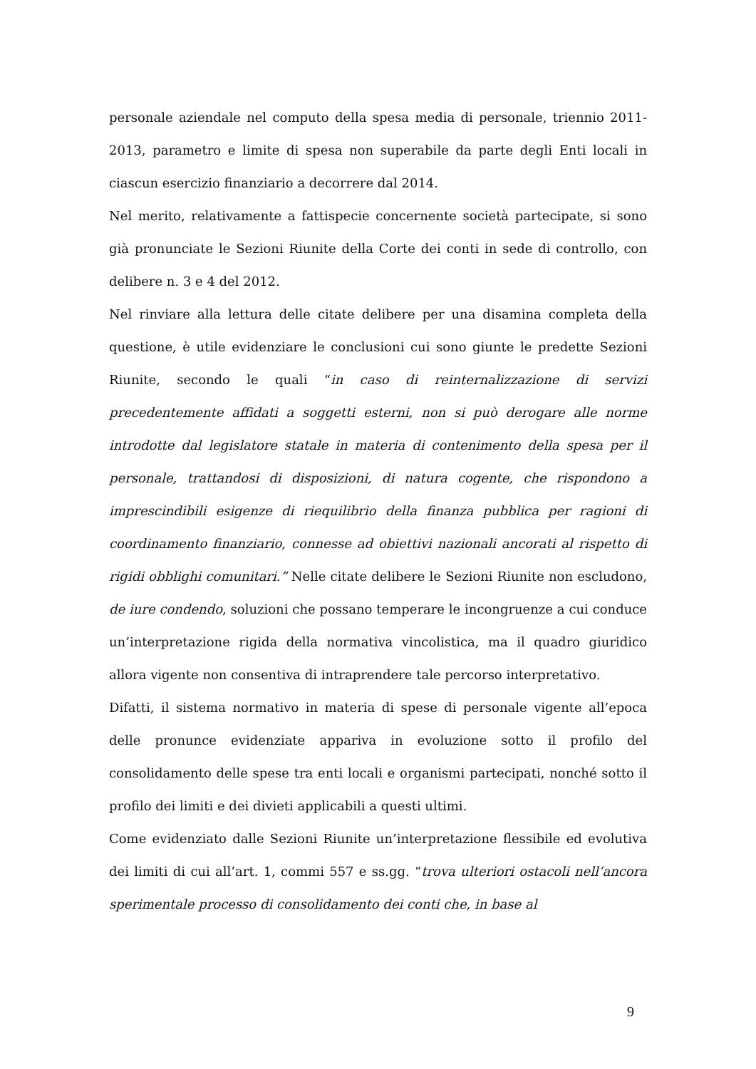personale aziendale nel computo della spesa media di personale, triennio 2011-2013, parametro e limite di spesa non superabile da parte degli Enti locali in ciascun esercizio finanziario a decorrere dal 2014.
Nel merito, relativamente a fattispecie concernente società partecipate, si sono già pronunciate le Sezioni Riunite della Corte dei conti in sede di controllo, con delibere n. 3 e 4 del 2012.
Nel rinviare alla lettura delle citate delibere per una disamina completa della questione, è utile evidenziare le conclusioni cui sono giunte le predette Sezioni Riunite, secondo le quali “in caso di reinternalizzazione di servizi precedentemente affidati a soggetti esterni, non si può derogare alle norme introdotte dal legislatore statale in materia di contenimento della spesa per il personale, trattandosi di disposizioni, di natura cogente, che rispondono a imprescindibili esigenze di riequilibrio della finanza pubblica per ragioni di coordinamento finanziario, connesse ad obiettivi nazionali ancorati al rispetto di rigidi obblighi comunitari.” Nelle citate delibere le Sezioni Riunite non escludono, de iure condendo, soluzioni che possano temperare le incongruenze a cui conduce un’interpretazione rigida della normativa vincolistica, ma il quadro giuridico allora vigente non consentiva di intraprendere tale percorso interpretativo.
Difatti, il sistema normativo in materia di spese di personale vigente all’epoca delle pronunce evidenziate appariva in evoluzione sotto il profilo del consolidamento delle spese tra enti locali e organismi partecipati, nonché sotto il profilo dei limiti e dei divieti applicabili a questi ultimi.
Come evidenziato dalle Sezioni Riunite un’interpretazione flessibile ed evolutiva dei limiti di cui all’art. 1, commi 557 e ss.gg. “trova ulteriori ostacoli nell’ancora sperimentale processo di consolidamento dei conti che, in base al
9